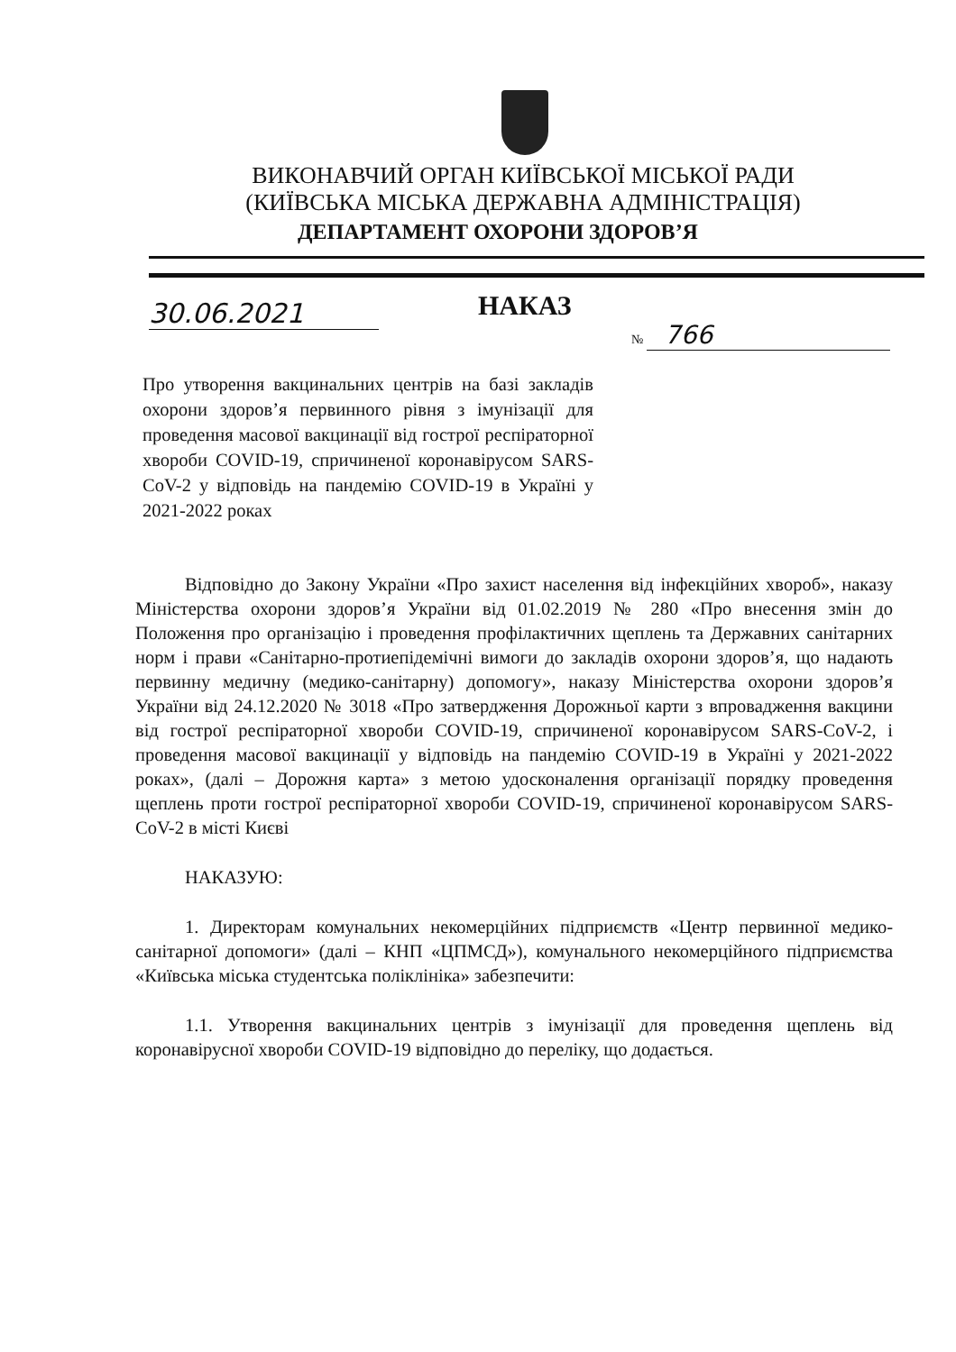ВИКОНАВЧИЙ ОРГАН КИЇВСЬКОЇ МІСЬКОЇ РАДИ
(КИЇВСЬКА МІСЬКА ДЕРЖАВНА АДМІНІСТРАЦІЯ)
ДЕПАРТАМЕНТ ОХОРОНИ ЗДОРОВ’Я
30.06.2021 НАКАЗ
№ 766
Про утворення вакцинальних центрів на базі закладів охорони здоров’я первинного рівня з імунізації для проведення масової вакцинації від гострої респіраторної хвороби COVID-19, спричиненої коронавірусом SARS-CoV-2 у відповідь на пандемію COVID-19 в Україні у 2021-2022 роках
Відповідно до Закону України «Про захист населення від інфекційних хвороб», наказу Міністерства охорони здоров’я України від 01.02.2019 № 280 «Про внесення змін до Положення про організацію і проведення профілактичних щеплень та Державних санітарних норм і прави «Санітарно-протиепідемічні вимоги до закладів охорони здоров’я, що надають первинну медичну (медико-санітарну) допомогу», наказу Міністерства охорони здоров’я України від 24.12.2020 № 3018 «Про затвердження Дорожньої карти з впровадження вакцини від гострої респіраторної хвороби COVID-19, спричиненої коронавірусом SARS-CoV-2, і проведення масової вакцинації у відповідь на пандемію COVID-19 в Україні у 2021-2022 роках», (далі – Дорожня карта» з метою удосконалення організації порядку проведення щеплень проти гострої респіраторної хвороби COVID-19, спричиненої коронавірусом SARS-CoV-2 в місті Києві
НАКАЗУЮ:
1. Директорам комунальних некомерційних підприємств «Центр первинної медико-санітарної допомоги» (далі – КНП «ЦПМСД»), комунального некомерційного підприємства «Київська міська студентська поліклініка» забезпечити:
1.1. Утворення вакцинальних центрів з імунізації для проведення щеплень від коронавірусної хвороби COVID-19 відповідно до переліку, що додається.